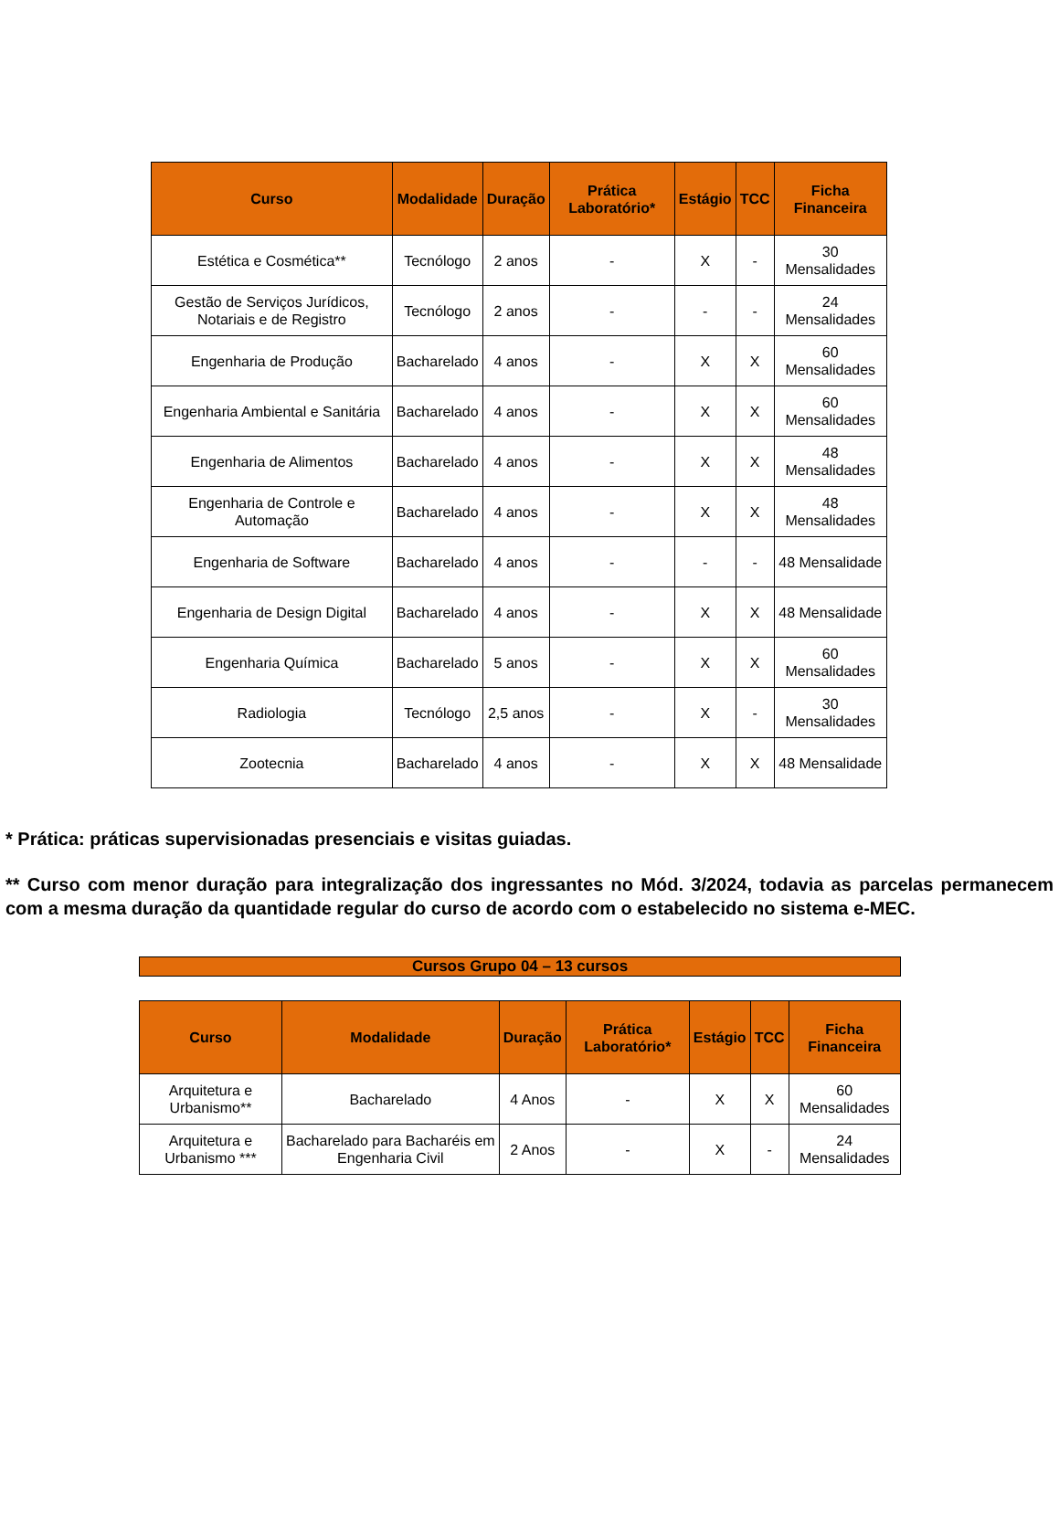| Curso | Modalidade | Duração | Prática Laboratório* | Estágio | TCC | Ficha Financeira |
| --- | --- | --- | --- | --- | --- | --- |
| Estética e Cosmética** | Tecnólogo | 2 anos | - | X | - | 30 Mensalidades |
| Gestão de Serviços Jurídicos, Notariais e de Registro | Tecnólogo | 2 anos | - | - | - | 24 Mensalidades |
| Engenharia de Produção | Bacharelado | 4 anos | - | X | X | 60 Mensalidades |
| Engenharia Ambiental e Sanitária | Bacharelado | 4 anos | - | X | X | 60 Mensalidades |
| Engenharia de Alimentos | Bacharelado | 4 anos | - | X | X | 48 Mensalidades |
| Engenharia de Controle e Automação | Bacharelado | 4 anos | - | X | X | 48 Mensalidades |
| Engenharia de Software | Bacharelado | 4 anos | - | - | - | 48 Mensalidade |
| Engenharia de Design Digital | Bacharelado | 4 anos | - | X | X | 48 Mensalidade |
| Engenharia Química | Bacharelado | 5 anos | - | X | X | 60 Mensalidades |
| Radiologia | Tecnólogo | 2,5 anos | - | X | - | 30 Mensalidades |
| Zootecnia | Bacharelado | 4 anos | - | X | X | 48 Mensalidade |
* Prática: práticas supervisionadas presenciais e visitas guiadas.
** Curso com menor duração para integralização dos ingressantes no Mód. 3/2024, todavia as parcelas permanecem com a mesma duração da quantidade regular do curso de acordo com o estabelecido no sistema e-MEC.
Cursos Grupo 04 – 13 cursos
| Curso | Modalidade | Duração | Prática Laboratório* | Estágio | TCC | Ficha Financeira |
| --- | --- | --- | --- | --- | --- | --- |
| Arquitetura e Urbanismo** | Bacharelado | 4 Anos | - | X | X | 60 Mensalidades |
| Arquitetura e Urbanismo *** | Bacharelado para Bacharéis em Engenharia Civil | 2 Anos | - | X | - | 24 Mensalidades |